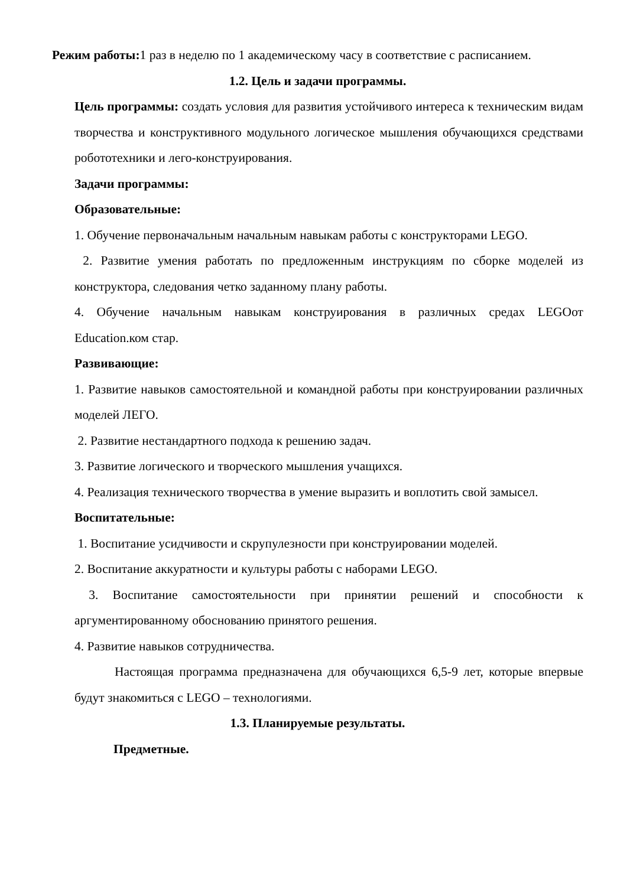Режим работы: 1 раз в неделю по 1 академическому часу в соответствие с расписанием.
1.2. Цель и задачи программы.
Цель программы: создать условия для развития устойчивого интереса к техническим видам творчества и конструктивного модульного логическое мышления обучающихся средствами робототехники и лего-конструирования.
Задачи программы:
Образовательные:
1. Обучение первоначальным начальным навыкам работы с конструкторами LEGO.
2. Развитие умения работать по предложенным инструкциям по сборке моделей из конструктора, следования четко заданному плану работы.
4. Обучение начальным навыкам конструирования в различных средах LEGOот Education.ком стар.
Развивающие:
1. Развитие навыков самостоятельной и командной работы при конструировании различных моделей ЛЕГО.
2. Развитие нестандартного подхода к решению задач.
3. Развитие логического и творческого мышления учащихся.
4. Реализация технического творчества в умение выразить и воплотить свой замысел.
Воспитательные:
1. Воспитание усидчивости и скрупулезности при конструировании моделей.
2. Воспитание аккуратности и культуры работы с наборами LEGO.
3. Воспитание самостоятельности при принятии решений и способности к аргументированному обоснованию принятого решения.
4. Развитие навыков сотрудничества.
Настоящая программа предназначена для обучающихся 6,5-9 лет, которые впервые будут знакомиться с LEGO – технологиями.
1.3. Планируемые результаты.
Предметные.